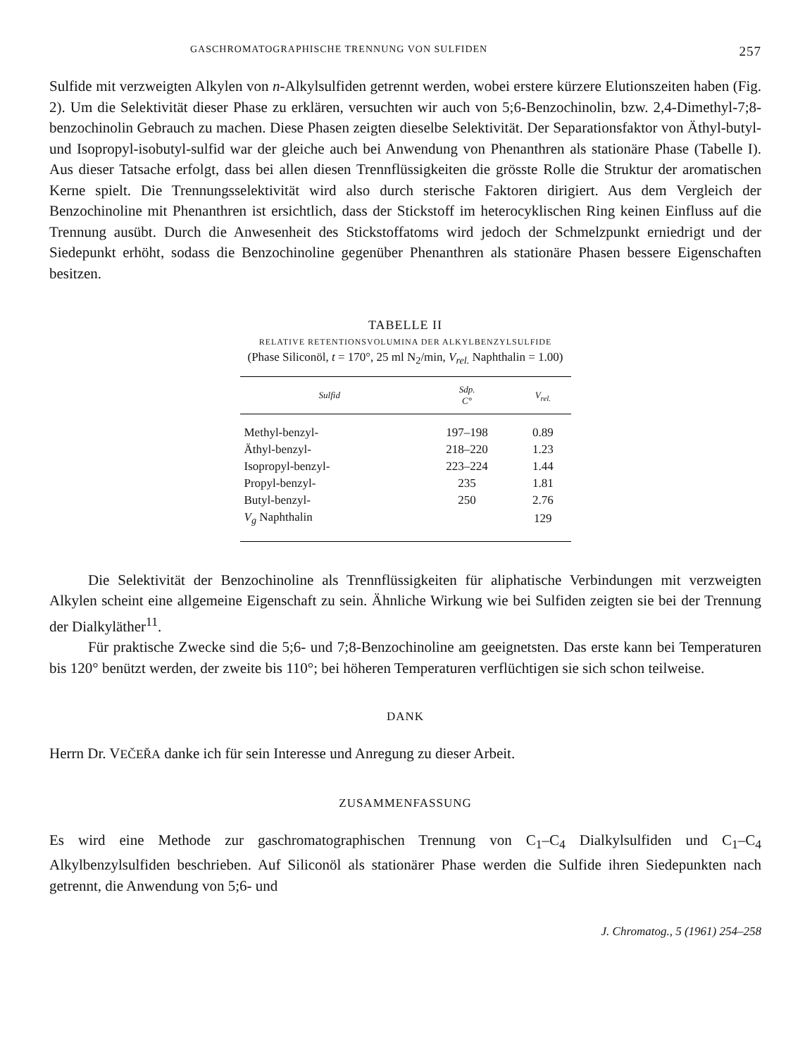GASCHROMATOGRAPHISCHE TRENNUNG VON SULFIDEN 257
Sulfide mit verzweigten Alkylen von n-Alkylsulfiden getrennt werden, wobei erstere kürzere Elutionszeiten haben (Fig. 2). Um die Selektivität dieser Phase zu erklären, versuchten wir auch von 5;6-Benzochinolin, bzw. 2,4-Dimethyl-7;8-benzochinolin Gebrauch zu machen. Diese Phasen zeigten dieselbe Selektivität. Der Separationsfaktor von Äthyl-butyl- und Isopropyl-isobutyl-sulfid war der gleiche auch bei Anwendung von Phenanthren als stationäre Phase (Tabelle I). Aus dieser Tatsache erfolgt, dass bei allen diesen Trennflüssigkeiten die grösste Rolle die Struktur der aromatischen Kerne spielt. Die Trennungsselektivität wird also durch sterische Faktoren dirigiert. Aus dem Vergleich der Benzochinoline mit Phenanthren ist ersichtlich, dass der Stickstoff im heterocyklischen Ring keinen Einfluss auf die Trennung ausübt. Durch die Anwesenheit des Stickstoffatoms wird jedoch der Schmelzpunkt erniedrigt und der Siedepunkt erhöht, sodass die Benzochinoline gegenüber Phenanthren als stationäre Phasen bessere Eigenschaften besitzen.
TABELLE II
RELATIVE RETENTIONSVOLUMINA DER ALKYLBENZYLSULFIDE
(Phase Siliconöl, t = 170°, 25 ml N<sub>2</sub>/min, V<sub>rel.</sub> Naphthalin = 1.00)
| Sulfid | Sdp. C° | V<sub>rel.</sub> |
| --- | --- | --- |
| Methyl-benzyl- | 197–198 | 0.89 |
| Äthyl-benzyl- | 218–220 | 1.23 |
| Isopropyl-benzyl- | 223–224 | 1.44 |
| Propyl-benzyl- | 235 | 1.81 |
| Butyl-benzyl- | 250 | 2.76 |
| V<sub>g</sub> Naphthalin | | 129 |
Die Selektivität der Benzochinoline als Trennflüssigkeiten für aliphatische Verbindungen mit verzweigten Alkylen scheint eine allgemeine Eigenschaft zu sein. Ähnliche Wirkung wie bei Sulfiden zeigten sie bei der Trennung der Dialkyläther<sup>11</sup>.
Für praktische Zwecke sind die 5;6- und 7;8-Benzochinoline am geeignetsten. Das erste kann bei Temperaturen bis 120° benützt werden, der zweite bis 110°; bei höheren Temperaturen verflüchtigen sie sich schon teilweise.
DANK
Herrn Dr. VEČEŘA danke ich für sein Interesse und Anregung zu dieser Arbeit.
ZUSAMMENFASSUNG
Es wird eine Methode zur gaschromatographischen Trennung von C<sub>1</sub>–C<sub>4</sub> Dialkylsulfiden und C<sub>1</sub>–C<sub>4</sub> Alkylbenzylsulfiden beschrieben. Auf Siliconöl als stationärer Phase werden die Sulfide ihren Siedepunkten nach getrennt, die Anwendung von 5;6- und
J. Chromatog., 5 (1961) 254–258